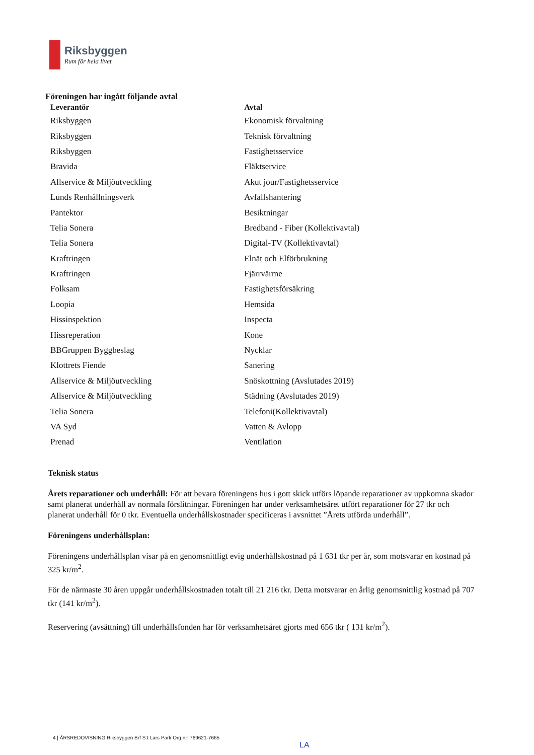Riksbyggen
Rum för hela livet
Föreningen har ingått följande avtal
| Leverantör | Avtal |
| --- | --- |
| Riksbyggen | Ekonomisk förvaltning |
| Riksbyggen | Teknisk förvaltning |
| Riksbyggen | Fastighetsservice |
| Bravida | Fläktservice |
| Allservice & Miljöutveckling | Akut jour/Fastighetsservice |
| Lunds Renhållningsverk | Avfallshantering |
| Pantektor | Besiktningar |
| Telia Sonera | Bredband - Fiber (Kollektivavtal) |
| Telia Sonera | Digital-TV (Kollektivavtal) |
| Kraftringen | Elnät och Elförbrukning |
| Kraftringen | Fjärrvärme |
| Folksam | Fastighetsförsäkring |
| Loopia | Hemsida |
| Hissinspektion | Inspecta |
| Hissreperation | Kone |
| BBGruppen Byggbeslag | Nycklar |
| Klottrets Fiende | Sanering |
| Allservice & Miljöutveckling | Snöskottning (Avslutades 2019) |
| Allservice & Miljöutveckling | Städning (Avslutades 2019) |
| Telia Sonera | Telefoni(Kollektivavtal) |
| VA Syd | Vatten & Avlopp |
| Prenad | Ventilation |
Teknisk status
Årets reparationer och underhåll: För att bevara föreningens hus i gott skick utförs löpande reparationer av uppkomna skador samt planerat underhåll av normala förslitningar. Föreningen har under verksamhetsåret utfört reparationer för 27 tkr och planerat underhåll för 0 tkr. Eventuella underhållskostnader specificeras i avsnittet ”Årets utförda underhåll”.
Föreningens underhållsplan:
Föreningens underhållsplan visar på en genomsnittligt evig underhållskostnad på 1 631 tkr per år, som motsvarar en kostnad på 325 kr/m<sup>2</sup>.
För de närmaste 30 åren uppgår underhållskostnaden totalt till 21 216 tkr. Detta motsvarar en årlig genomsnittlig kostnad på 707 tkr (141 kr/m<sup>2</sup>).
Reservering (avsättning) till underhållsfonden har för verksamhetsåret gjorts med 656 tkr ( 131 kr/m<sup>2</sup>).
4 | ÅRSREDOVISNING Riksbyggen Brf S:t Lars Park Org.nr: 769621-7665 LA